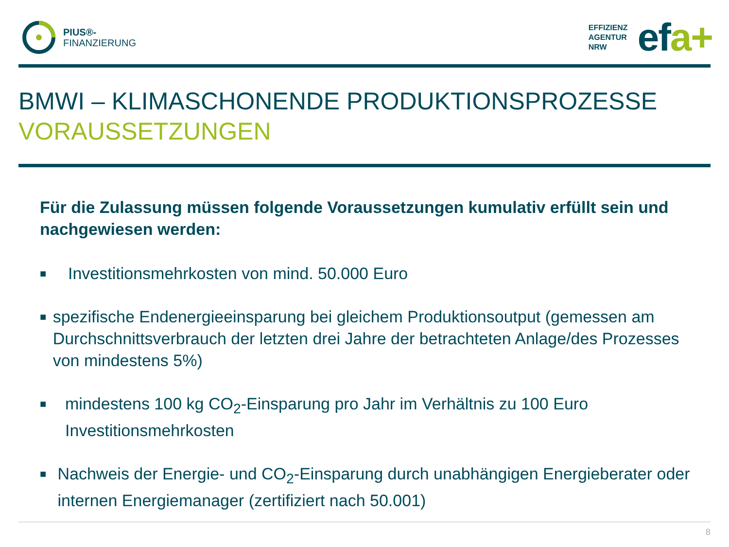PIUS®-
FINANZIERUNG
EFFIZIENZ
AGENTUR
NRW
efa+
BMWI – KLIMASCHONENDE PRODUKTIONSPROZESSE
VORAUSSETZUNGEN
Für die Zulassung müssen folgende Voraussetzungen kumulativ erfüllt sein und nachgewiesen werden:
■ Investitionsmehrkosten von mind. 50.000 Euro
■ spezifische Endenergieeinsparung bei gleichem Produktionsoutput (gemessen am Durchschnittsverbrauch der letzten drei Jahre der betrachteten Anlage/des Prozesses von mindestens 5%)
■ mindestens 100 kg CO<sub>2</sub>-Einsparung pro Jahr im Verhältnis zu 100 Euro Investitionsmehrkosten
■ Nachweis der Energie- und CO<sub>2</sub>-Einsparung durch unabhängigen Energieberater oder internen Energiemanager (zertifiziert nach 50.001)
8